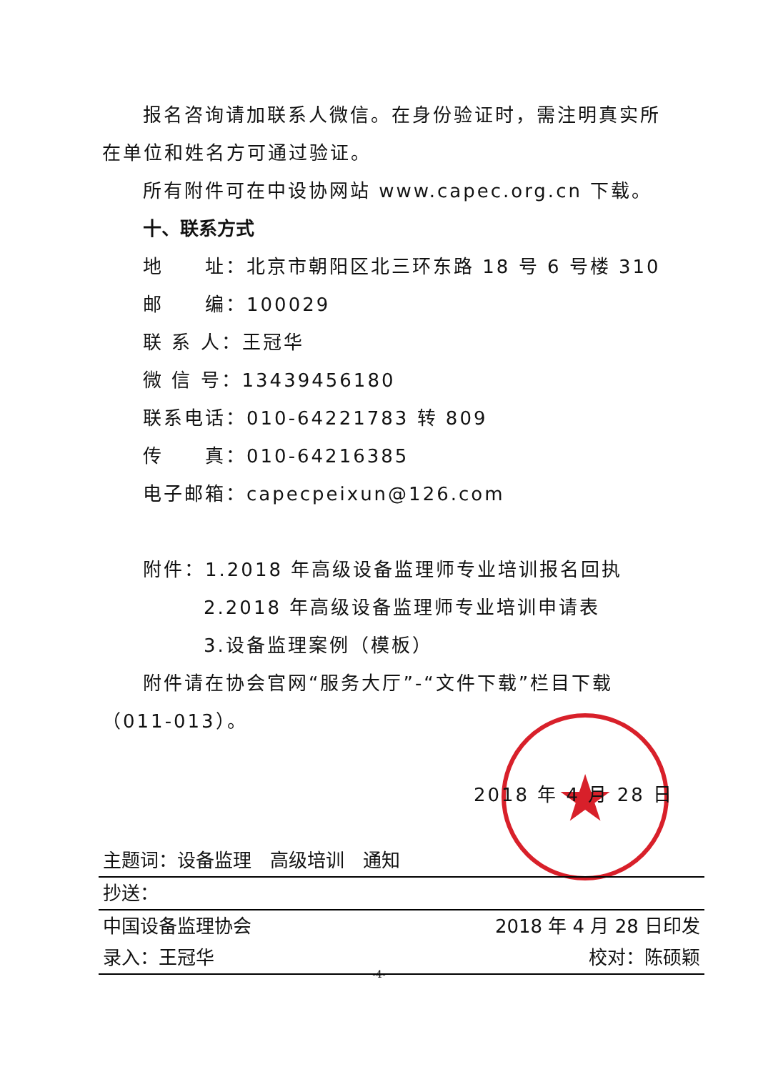★
报名咨询请加联系人微信。在身份验证时，需注明真实所在单位和姓名方可通过验证。
所有附件可在中设协网站 www.capec.org.cn 下载。
十、联系方式
地　　址：北京市朝阳区北三环东路 18 号 6 号楼 310
邮　　编：100029
联 系 人：王冠华
微 信 号：13439456180
联系电话：010-64221783 转 809
传　　真：010-64216385
电子邮箱：capecpeixun@126.com
附件：1.2018 年高级设备监理师专业培训报名回执
2.2018 年高级设备监理师专业培训申请表
3.设备监理案例（模板）
附件请在协会官网“服务大厅”-“文件下载”栏目下载（011-013）。
2018 年 4 月 28 日
主题词：设备监理　高级培训　通知
抄送：
中国设备监理协会 2018 年 4 月 28 日印发
录入：王冠华 校对：陈硕颖
-4-